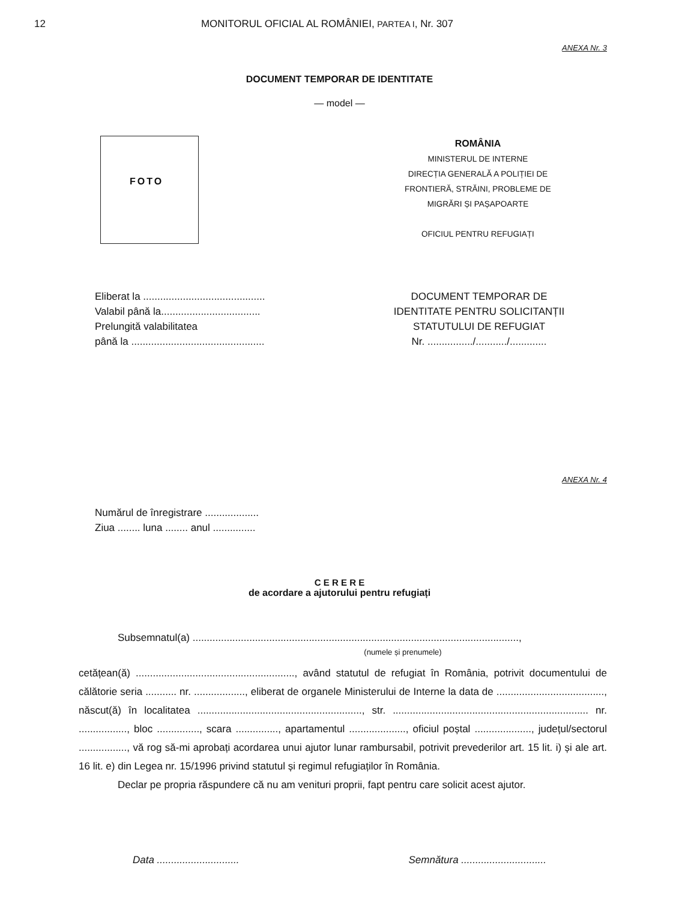12 MONITORUL OFICIAL AL ROMÂNIEI, PARTEA I, Nr. 307
ANEXA Nr. 3
DOCUMENT TEMPORAR DE IDENTITATE
— model —
FOTO
ROMÂNIA
MINISTERUL DE INTERNE
DIRECȚIA GENERALĂ A POLIȚIEI DE
FRONTIERĂ, STRĂINI, PROBLEME DE
MIGRĂRI ȘI PAȘAPOARTE
OFICIUL PENTRU REFUGIAȚI
Eliberat la ...........................................
Valabil până la...................................
Prelungită valabilitatea
până la ...............................................
DOCUMENT TEMPORAR DE
IDENTITATE PENTRU SOLICITANȚII
STATUTULUI DE REFUGIAT
Nr. ................/.........../.............
ANEXA Nr. 4
Numărul de înregistrare ...................
Ziua ........ luna ........ anul ...............
C E R E R E
de acordare a ajutorului pentru refugiați
Subsemnatul(a) ...................................................................................................................,
(numele și prenumele)
cetățean(ă) ........................................................, având statutul de refugiat în România, potrivit documentului de călătorie seria ........... nr. .................., eliberat de organele Ministerului de Interne la data de ......................................, născut(ă) în localitatea .........................................................., str. ..................................................................... nr. ................., bloc ..............., scara ..............., apartamentul ...................., oficiul poștal ...................., județul/sectorul ................., vă rog să-mi aprobați acordarea unui ajutor lunar rambursabil, potrivit prevederilor art. 15 lit. i) și ale art. 16 lit. e) din Legea nr. 15/1996 privind statutul și regimul refugiaților în România.
Declar pe propria răspundere că nu am venituri proprii, fapt pentru care solicit acest ajutor.
Data ............................. Semnătura ..............................